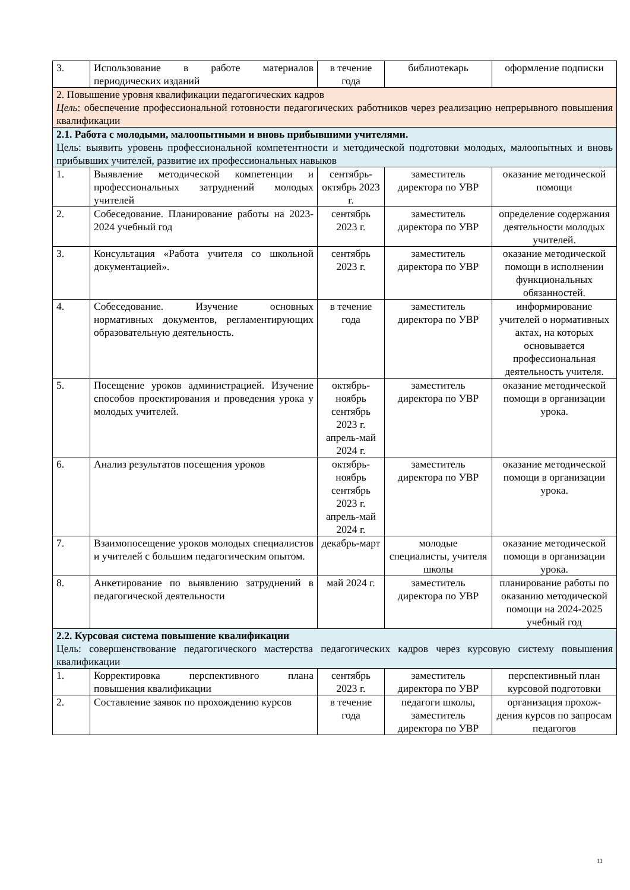| 3. | Использование в работе материалов периодических изданий | в течение года | библиотекарь | оформление подписки |
| 2. Повышение уровня квалификации педагогических кадров Цель : обеспечение профессиональной готовности педагогических работников через реализацию непрерывного повышения квалификации | | | | |
| 2.1. Работа с молодыми, малоопытными и вновь прибывшими учителями. Цель: выявить уровень профессиональной компетентности и методической подготовки молодых, малоопытных и вновь прибывших учителей, развитие их профессиональных навыков | | | | |
| 1. | Выявление методической компетенции и профессиональных затруднений молодых учителей | сентябрь-октябрь 2023 г. | заместитель директора по УВР | оказание методической помощи |
| 2. | Собеседование. Планирование работы на 2023-2024 учебный год | сентябрь 2023 г. | заместитель директора по УВР | определение содержания деятельности молодых учителей. |
| 3. | Консультация «Работа учителя со школьной документацией». | сентябрь 2023 г. | заместитель директора по УВР | оказание методической помощи в исполнении функциональных обязанностей. |
| 4. | Собеседование. Изучение основных нормативных документов, регламентирующих образовательную деятельность. | в течение года | заместитель директора по УВР | информирование учителей о нормативных актах, на которых основывается профессиональная деятельность учителя. |
| 5. | Посещение уроков администрацией. Изучение способов проектирования и проведения урока у молодых учителей. | октябрь-ноябрь сентябрь 2023 г. апрель-май 2024 г. | заместитель директора по УВР | оказание методической помощи в организации урока. |
| 6. | Анализ результатов посещения уроков | октябрь-ноябрь сентябрь 2023 г. апрель-май 2024 г. | заместитель директора по УВР | оказание методической помощи в организации урока. |
| 7. | Взаимопосещение уроков молодых специалистов и учителей с большим педагогическим опытом. | декабрь-март | молодые специалисты, учителя школы | оказание методической помощи в организации урока. |
| 8. | Анкетирование по выявлению затруднений в педагогической деятельности | май 2024 г. | заместитель директора по УВР | планирование работы по оказанию методической помощи на 2024-2025 учебный год |
| 2.2. Курсовая система повышение квалификации Цель: совершенствование педагогического мастерства педагогических кадров через курсовую систему повышения квалификации | | | | |
| 1. | Корректировка перспективного плана повышения квалификации | сентябрь 2023 г. | заместитель директора по УВР | перспективный план курсовой подготовки |
| 2. | Составление заявок по прохождению курсов | в течение года | педагоги школы, заместитель директора по УВР | организация прохож-дения курсов по запросам педагогов |
11